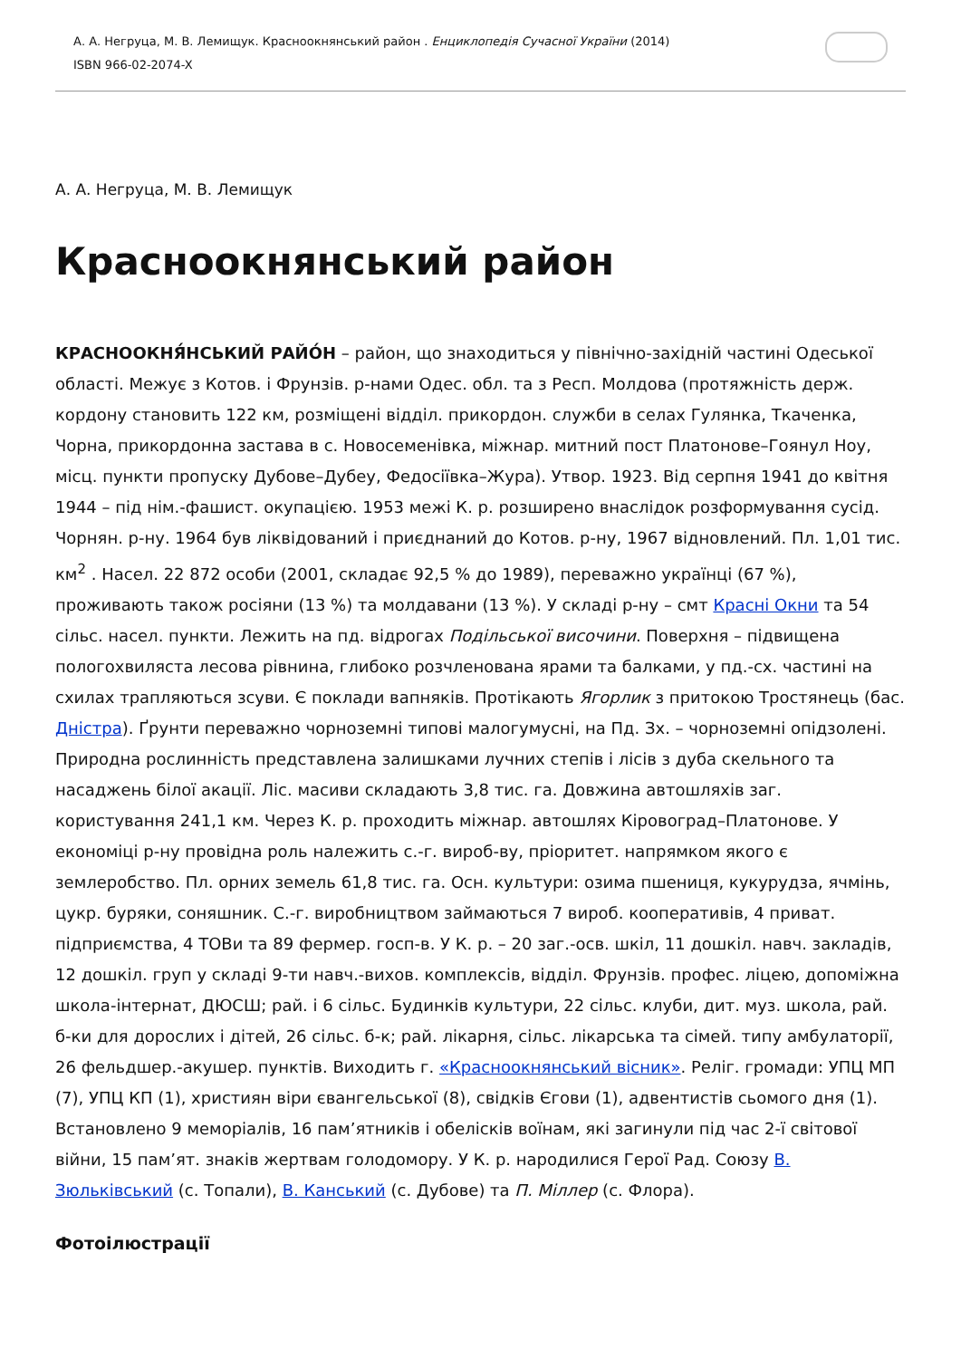А. А. Негруца, М. В. Лемищук. Красноокнянський район . Енциклопедія Сучасної України (2014)
ISBN 966-02-2074-X
А. А. Негруца, М. В. Лемищук
Красноокнянський район
КРАСНООКНЯ́НСЬКИЙ РАЙО́Н – район, що знаходиться у північно-західній частині Одеської області. Межує з Котов. і Фрунзів. р-нами Одес. обл. та з Респ. Молдова (протяжність держ. кордону становить 122 км, розміщені відділ. прикордон. служби в селах Гулянка, Ткаченка, Чорна, прикордонна застава в с. Новосеменівка, міжнар. митний пост Платонове–Гоянул Ноу, місц. пункти пропуску Дубове–Дубеу, Федосіївка–Жура). Утвор. 1923. Від серпня 1941 до квітня 1944 – під нім.-фашист. окупацією. 1953 межі К. р. розширено внаслідок розформування сусід. Чорнян. р-ну. 1964 був ліквідований і приєднаний до Котов. р-ну, 1967 відновлений. Пл. 1,01 тис. км<sup>2</sup> . Насел. 22 872 особи (2001, складає 92,5 % до 1989), переважно українці (67 %), проживають також росіяни (13 %) та молдавани (13 %). У складі р-ну – смт Красні Окни та 54 сільс. насел. пункти. Лежить на пд. відрогах Подільської височини. Поверхня – підвищена пологохвиляста лесова рівнина, глибоко розчленована ярами та балками, у пд.-сх. частині на схилах трапляються зсуви. Є поклади вапняків. Протікають Ягорлик з притокою Тростянець (бас. Дністра). Ґрунти переважно чорноземні типові малогумусні, на Пд. Зх. – чорноземні опідзолені. Природна рослинність представлена залишками лучних степів і лісів з дуба скельного та насаджень білої акації. Ліс. масиви складають 3,8 тис. га. Довжина автошляхів заг. користування 241,1 км. Через К. р. проходить міжнар. автошлях Кіровоград–Платонове. У економіці р-ну провідна роль належить с.-г. вироб-ву, пріоритет. напрямком якого є землеробство. Пл. орних земель 61,8 тис. га. Осн. культури: озима пшениця, кукурудза, ячмінь, цукр. буряки, соняшник. С.-г. виробництвом займаються 7 вироб. кооперативів, 4 приват. підприємства, 4 ТОВи та 89 фермер. госп-в. У К. р. – 20 заг.-осв. шкіл, 11 дошкіл. навч. закладів, 12 дошкіл. груп у складі 9-ти навч.-вихов. комплексів, відділ. Фрунзів. профес. ліцею, допоміжна школа-інтернат, ДЮСШ; рай. і 6 сільс. Будинків культури, 22 сільс. клуби, дит. муз. школа, рай. б-ки для дорослих і дітей, 26 сільс. б-к; рай. лікарня, сільс. лікарська та сімей. типу амбулаторії, 26 фельдшер.-акушер. пунктів. Виходить г. «Красноокнянський вісник». Реліг. громади: УПЦ МП (7), УПЦ КП (1), християн віри євангельської (8), свідків Єгови (1), адвентистів сьомого дня (1). Встановлено 9 меморіалів, 16 пам’ятників і обелісків воїнам, які загинули під час 2-ї світової війни, 15 пам’ят. знаків жертвам голодомору. У К. р. народилися Герої Рад. Союзу В. Зюльківський (с. Топали), В. Канський (с. Дубове) та П. Міллер (с. Флора).
Фотоілюстрації